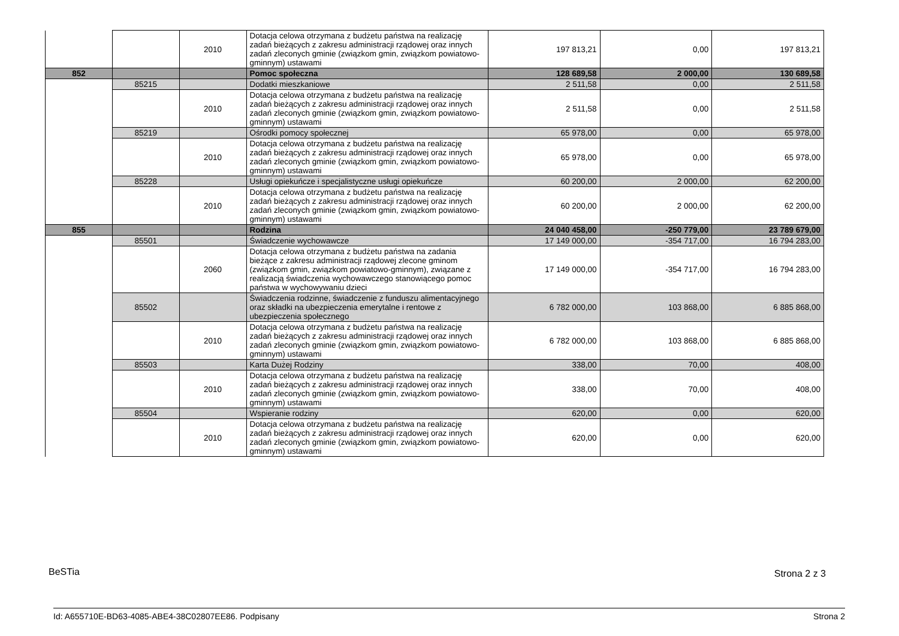| | | 2010 | Dotacja celowa otrzymana z budżetu państwa na realizację zadań bieżących z zakresu administracji rządowej oraz innych zadań zleconych gminie (związkom gmin, związkom powiatowo-gminnym) ustawami | 197 813,21 | 0,00 | 197 813,21 |
| 852 | | | Pomoc społeczna | 128 689,58 | 2 000,00 | 130 689,58 |
| | 85215 | | Dodatki mieszkaniowe | 2 511,58 | 0,00 | 2 511,58 |
| | | 2010 | Dotacja celowa otrzymana z budżetu państwa na realizację zadań bieżących z zakresu administracji rządowej oraz innych zadań zleconych gminie (związkom gmin, związkom powiatowo-gminnym) ustawami | 2 511,58 | 0,00 | 2 511,58 |
| | 85219 | | Ośrodki pomocy społecznej | 65 978,00 | 0,00 | 65 978,00 |
| | | 2010 | Dotacja celowa otrzymana z budżetu państwa na realizację zadań bieżących z zakresu administracji rządowej oraz innych zadań zleconych gminie (związkom gmin, związkom powiatowo-gminnym) ustawami | 65 978,00 | 0,00 | 65 978,00 |
| | 85228 | | Usługi opiekuńcze i specjalistyczne usługi opiekuńcze | 60 200,00 | 2 000,00 | 62 200,00 |
| | | 2010 | Dotacja celowa otrzymana z budżetu państwa na realizację zadań bieżących z zakresu administracji rządowej oraz innych zadań zleconych gminie (związkom gmin, związkom powiatowo-gminnym) ustawami | 60 200,00 | 2 000,00 | 62 200,00 |
| 855 | | | Rodzina | 24 040 458,00 | -250 779,00 | 23 789 679,00 |
| | 85501 | | Świadczenie wychowawcze | 17 149 000,00 | -354 717,00 | 16 794 283,00 |
| | | 2060 | Dotacja celowa otrzymana z budżetu państwa na zadania bieżące z zakresu administracji rządowej zlecone gminom (związkom gmin, związkom powiatowo-gminnym), związane z realizacją świadczenia wychowawczego stanowiącego pomoc państwa w wychowywaniu dzieci | 17 149 000,00 | -354 717,00 | 16 794 283,00 |
| | 85502 | | Świadczenia rodzinne, świadczenie z funduszu alimentacyjnego oraz składki na ubezpieczenia emerytalne i rentowe z ubezpieczenia społecznego | 6 782 000,00 | 103 868,00 | 6 885 868,00 |
| | | 2010 | Dotacja celowa otrzymana z budżetu państwa na realizację zadań bieżących z zakresu administracji rządowej oraz innych zadań zleconych gminie (związkom gmin, związkom powiatowo-gminnym) ustawami | 6 782 000,00 | 103 868,00 | 6 885 868,00 |
| | 85503 | | Karta Dużej Rodziny | 338,00 | 70,00 | 408,00 |
| | | 2010 | Dotacja celowa otrzymana z budżetu państwa na realizację zadań bieżących z zakresu administracji rządowej oraz innych zadań zleconych gminie (związkom gmin, związkom powiatowo-gminnym) ustawami | 338,00 | 70,00 | 408,00 |
| | 85504 | | Wspieranie rodziny | 620,00 | 0,00 | 620,00 |
| | | 2010 | Dotacja celowa otrzymana z budżetu państwa na realizację zadań bieżących z zakresu administracji rządowej oraz innych zadań zleconych gminie (związkom gmin, związkom powiatowo-gminnym) ustawami | 620,00 | 0,00 | 620,00 |
BeSTia Strona 2 z 3
Id: A655710E-BD63-4085-ABE4-38C02807EE86. Podpisany
Strona 2